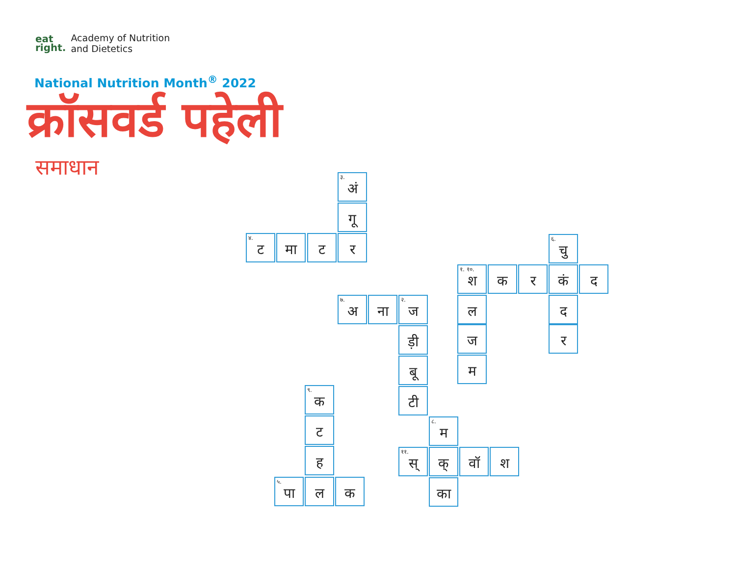eat
right.
Academy of Nutrition
and Dietetics
National Nutrition Month<sup>®</sup> 2022
क्रॉसवर्ड पहेली
समाधान
<sup>३.</sup> अं
गू
<sup>४.</sup> ट
मा ट र
<sup>६.</sup> चु
<sup>१. १०.</sup>श
क र कं द
ल द
ज र
म
<sup>७.</sup> अ
ना
<sup>२.</sup> ज
ड़ी
बू
टी
<sup>९.</sup> क
ट
ह
<sup>५.</sup> पा
ल क
<sup>८.</sup> म
<sup>११.</sup> स्
क् वॉ श
का